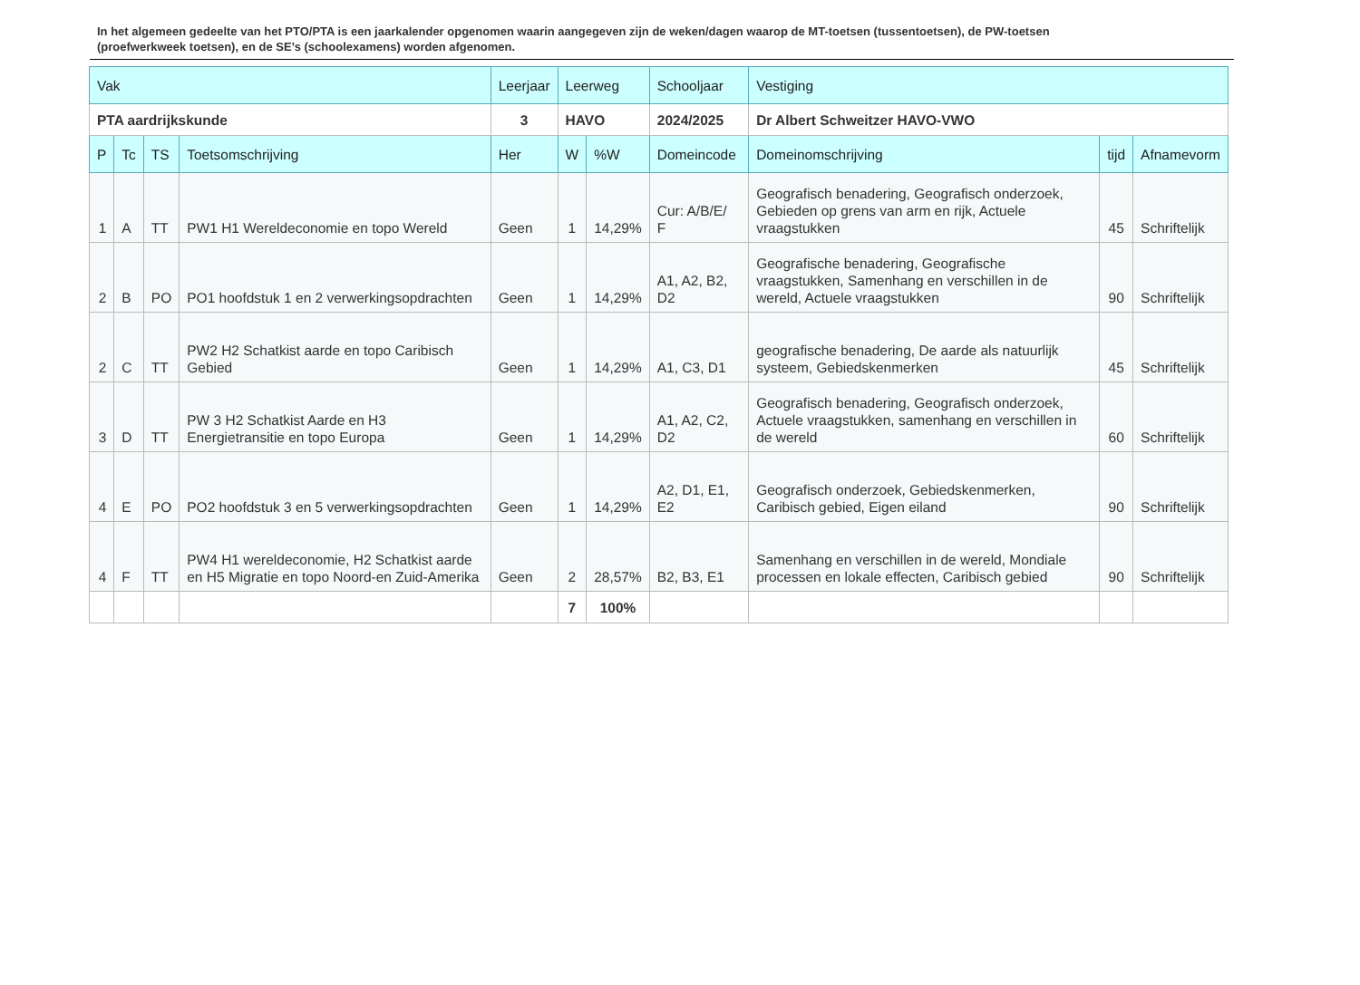In het algemeen gedeelte van het PTO/PTA is een jaarkalender opgenomen waarin aangegeven zijn de weken/dagen waarop de MT-toetsen (tussentoetsen), de PW-toetsen (proefwerkweek toetsen), en de SE’s (schoolexamens) worden afgenomen.
| Vak | | | | Leerjaar | Leerweg | | Schooljaar | Vestiging | | |
| PTA aardrijkskunde | | | | 3 | HAVO | | 2024/2025 | Dr Albert Schweitzer HAVO-VWO | | |
| P | Tc | TS | Toetsomschrijving | Her | W | %W | Domeincode | Domeinomschrijving | tijd | Afnamevorm |
| 1 | A | TT | PW1 H1 Wereldeconomie en topo Wereld | Geen | 1 | 14,29% | Cur: A/B/E/ F | Geografisch benadering, Geografisch onderzoek, Gebieden op grens van arm en rijk, Actuele vraagstukken | 45 | Schriftelijk |
| 2 | B | PO | PO1 hoofdstuk 1 en 2 verwerkingsopdrachten | Geen | 1 | 14,29% | A1, A2, B2, D2 | Geografische benadering, Geografische vraagstukken, Samenhang en verschillen in de wereld, Actuele vraagstukken | 90 | Schriftelijk |
| 2 | C | TT | PW2 H2 Schatkist aarde en topo Caribisch Gebied | Geen | 1 | 14,29% | A1, C3, D1 | geografische benadering, De aarde als natuurlijk systeem, Gebiedskenmerken | 45 | Schriftelijk |
| 3 | D | TT | PW 3 H2 Schatkist Aarde en H3 Energietransitie en topo Europa | Geen | 1 | 14,29% | A1, A2, C2, D2 | Geografisch benadering, Geografisch onderzoek, Actuele vraagstukken, samenhang en verschillen in de wereld | 60 | Schriftelijk |
| 4 | E | PO | PO2 hoofdstuk 3 en 5 verwerkingsopdrachten | Geen | 1 | 14,29% | A2, D1, E1, E2 | Geografisch onderzoek, Gebiedskenmerken, Caribisch gebied, Eigen eiland | 90 | Schriftelijk |
| 4 | F | TT | PW4 H1 wereldeconomie, H2 Schatkist aarde en H5 Migratie en topo Noord-en Zuid-Amerika | Geen | 2 | 28,57% | B2, B3, E1 | Samenhang en verschillen in de wereld, Mondiale processen en lokale effecten, Caribisch gebied | 90 | Schriftelijk |
| | | | | | 7 | 100% | | | | |